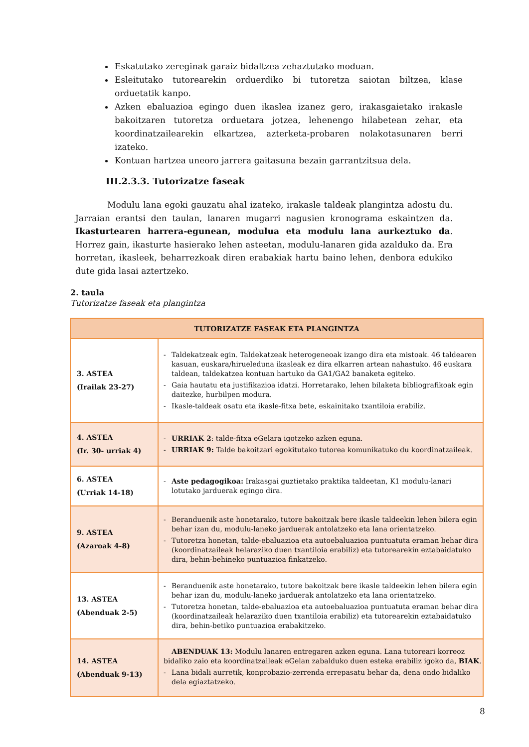Eskatutako zereginak garaiz bidaltzea zehaztutako moduan.
Esleitutako tutorearekin orduerdiko bi tutoretza saiotan biltzea, klase orduetatik kanpo.
Azken ebaluazioa egingo duen ikaslea izanez gero, irakasgaietako irakasle bakoitzaren tutoretza orduetara jotzea, lehenengo hilabetean zehar, eta koordinatzailearekin elkartzea, azterketa-probaren nolakotasunaren berri izateko.
Kontuan hartzea uneoro jarrera gaitasuna bezain garrantzitsua dela.
III.2.3.3. Tutorizatze faseak
Modulu lana egoki gauzatu ahal izateko, irakasle taldeak plangintza adostu du. Jarraian erantsi den taulan, lanaren mugarri nagusien kronograma eskaintzen da. Ikasturtearen harrera-egunean, modulua eta modulu lana aurkeztuko da. Horrez gain, ikasturte hasierako lehen asteetan, modulu-lanaren gida azalduko da. Era horretan, ikasleek, beharrezkoak diren erabakiak hartu baino lehen, denbora edukiko dute gida lasai aztertzeko.
2. taula
Tutorizatze faseak eta plangintza
| TUTORIZATZE FASEAK ETA PLANGINTZA | |
| --- | --- |
| 3. ASTEA (Irailak 23-27) | - Taldekatzeak egin. Taldekatzeak heterogeneoak izango dira eta mistoak. 46 taldearen kasuan, euskara/hirueleduna ikasleak ez dira elkarren artean nahastuko. 46 euskara taldean, taldekatzea kontuan hartuko da GA1/GA2 banaketa egiteko. - Gaia hautatu eta justifikazioa idatzi. Horretarako, lehen bilaketa bibliografikoak egin daitezke, hurbilpen modura. - Ikasle-taldeak osatu eta ikasle-fitxa bete, eskainitako txantiloia erabiliz. |
| 4. ASTEA (Ir. 30- urriak 4) | - URRIAK 2 : talde-fitxa eGelara igotzeko azken eguna. - URRIAK 9: Talde bakoitzari egokitutako tutorea komunikatuko du koordinatzaileak. |
| 6. ASTEA (Urriak 14-18) | - Aste pedagogikoa: Irakasgai guztietako praktika taldeetan, K1 modulu-lanari lotutako jarduerak egingo dira. |
| 9. ASTEA (Azaroak 4-8) | - Beranduenik aste honetarako, tutore bakoitzak bere ikasle taldeekin lehen bilera egin behar izan du, modulu-laneko jarduerak antolatzeko eta lana orientatzeko. - Tutoretza honetan, talde-ebaluazioa eta autoebaluazioa puntuatuta eraman behar dira (koordinatzaileak helaraziko duen txantiloia erabiliz) eta tutorearekin eztabaidatuko dira, behin-behineko puntuazioa finkatzeko. |
| 13. ASTEA (Abenduak 2-5) | - Beranduenik aste honetarako, tutore bakoitzak bere ikasle taldeekin lehen bilera egin behar izan du, modulu-laneko jarduerak antolatzeko eta lana orientatzeko. - Tutoretza honetan, talde-ebaluazioa eta autoebaluazioa puntuatuta eraman behar dira (koordinatzaileak helaraziko duen txantiloia erabiliz) eta tutorearekin eztabaidatuko dira, behin-betiko puntuazioa erabakitzeko. |
| 14. ASTEA (Abenduak 9-13) | ABENDUAK 13: Modulu lanaren entregaren azken eguna. Lana tutoreari korreoz bidaliko zaio eta koordinatzaileak eGelan zabalduko duen esteka erabiliz igoko da, BIAK . - Lana bidali aurretik, konprobazio-zerrenda errepasatu behar da, dena ondo bidaliko dela egiaztatzeko. |
8